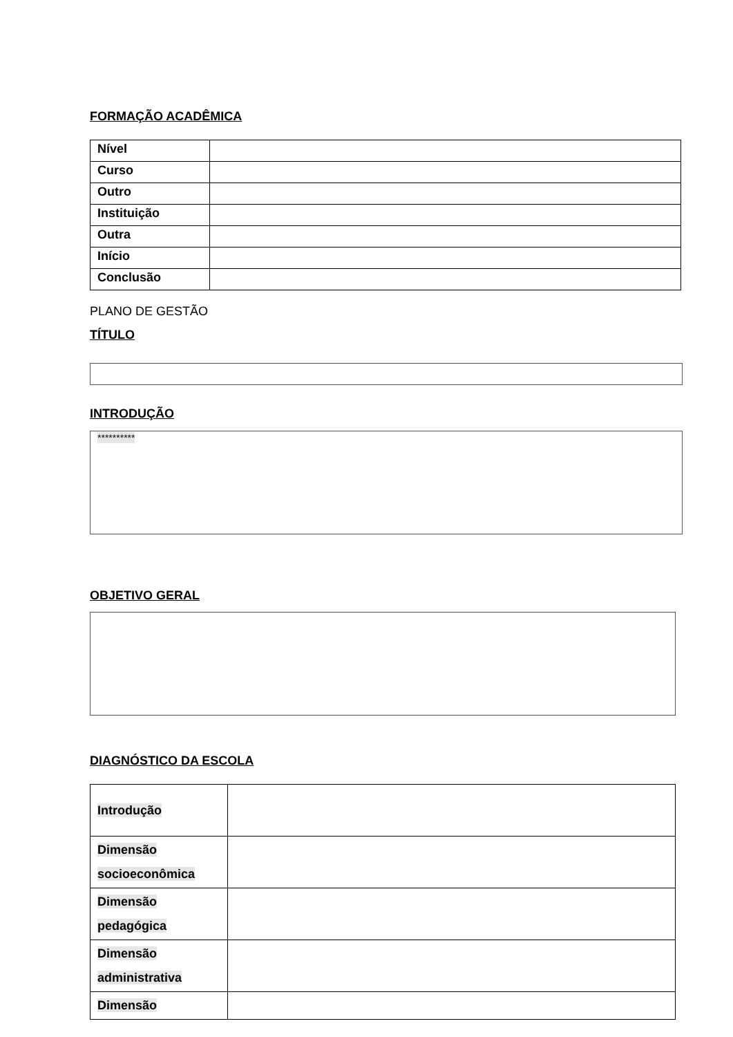FORMAÇÃO ACADÊMICA
| Nível | |
| Curso | |
| Outro | |
| Instituição | |
| Outra | |
| Início | |
| Conclusão | |
PLANO DE GESTÃO
TÍTULO
INTRODUÇÃO
**********
OBJETIVO GERAL
DIAGNÓSTICO DA ESCOLA
| Introdução | |
| Dimensão socioeconômica | |
| Dimensão pedagógica | |
| Dimensão administrativa | |
| Dimensão | |